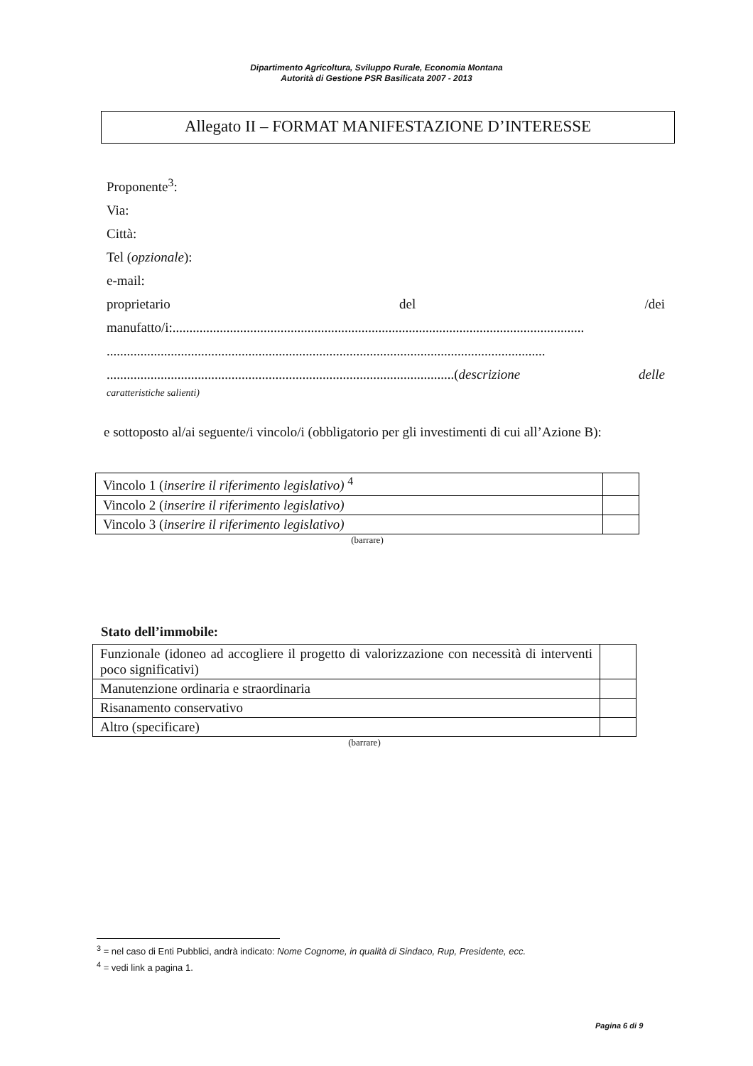Dipartimento Agricoltura, Sviluppo Rurale, Economia Montana
Autorità di Gestione PSR Basilicata 2007 - 2013
Allegato II – FORMAT MANIFESTAZIONE D’INTERESSE
Proponente<sup>3</sup>:
Via:
Città:
Tel (opzionale):
e-mail:
proprietario del /dei
manufatto/i:..........................................................................................................................
..................................................................................................................................
.......................................................................................................(descrizione delle
caratteristiche salienti)
e sottoposto al/ai seguente/i vincolo/i (obbligatorio per gli investimenti di cui all’Azione B):
| Vincolo 1 ( inserire il riferimento legislativo) <sup>4</sup> | |
| Vincolo 2 ( inserire il riferimento legislativo) | |
| Vincolo 3 ( inserire il riferimento legislativo) | |
(barrare)
Stato dell’immobile:
| Funzionale (idoneo ad accogliere il progetto di valorizzazione con necessità di interventi poco significativi) | |
| Manutenzione ordinaria e straordinaria | |
| Risanamento conservativo | |
| Altro (specificare) | |
(barrare)
<sup>3</sup> = nel caso di Enti Pubblici, andrà indicato: Nome Cognome, in qualità di Sindaco, Rup, Presidente, ecc.
<sup>4</sup> = vedi link a pagina 1.
Pagina 6 di 9